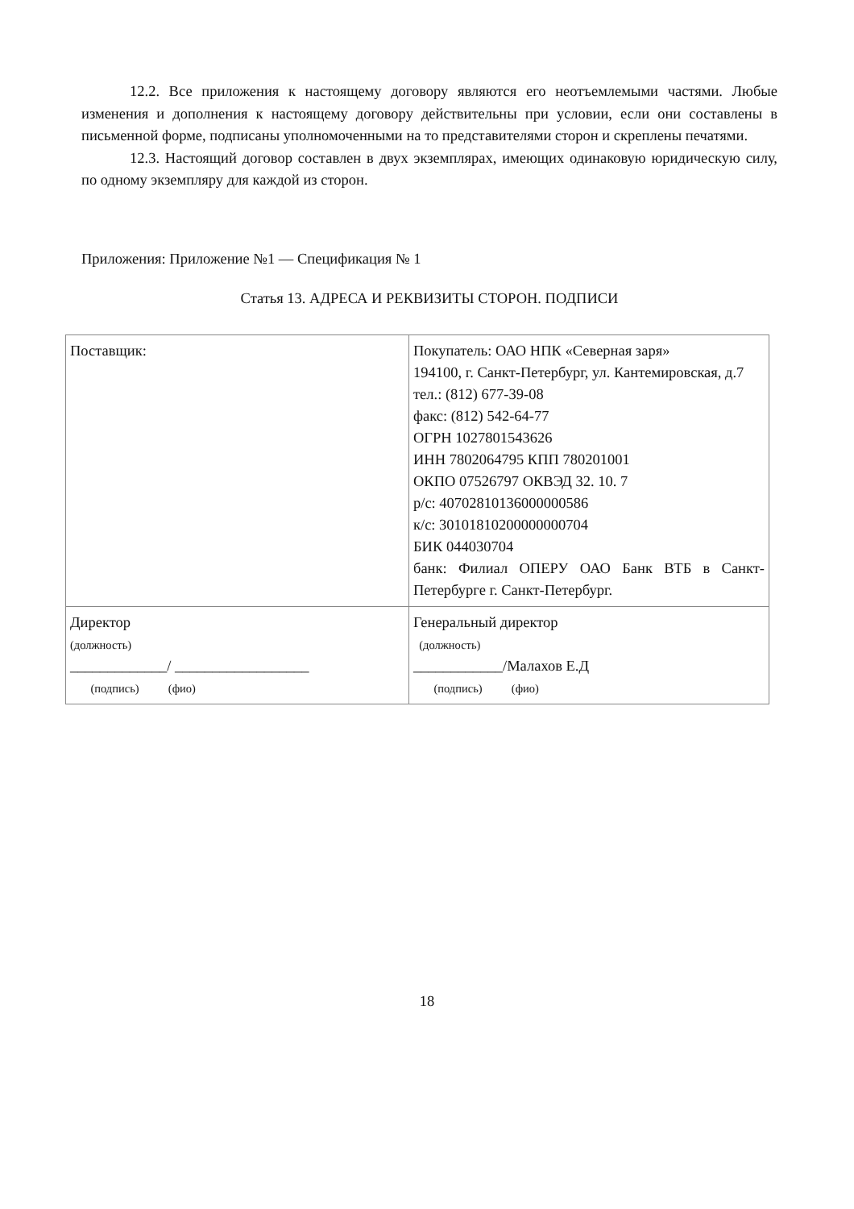12.2. Все приложения к настоящему договору являются его неотъемлемыми частями. Любые изменения и дополнения к настоящему договору действительны при условии, если они составлены в письменной форме, подписаны уполномоченными на то представителями сторон и скреплены печатями.
12.3. Настоящий договор составлен в двух экземплярах, имеющих одинаковую юридическую силу, по одному экземпляру для каждой из сторон.
Приложения: Приложение №1 — Спецификация № 1
Статья 13. АДРЕСА И РЕКВИЗИТЫ СТОРОН. ПОДПИСИ
| Поставщик: | Покупатель: ОАО НПК «Северная заря» 194100, г. Санкт-Петербург, ул. Кантемировская, д.7 тел.: (812) 677-39-08 факс: (812) 542-64-77 ОГРН 1027801543626 ИНН 7802064795 КПП 780201001 ОКПО 07526797 ОКВЭД 32. 10. 7 р/с: 40702810136000000586 к/с: 30101810200000000704 БИК 044030704 банк: Филиал ОПЕРУ ОАО Банк ВТБ в Санкт-Петербурге г. Санкт-Петербург. |
| Директор (должность) _____________/ __________________ (подпись) (фио) | Генеральный директор (должность) ____________/Малахов Е.Д (подпись) (фио) |
18